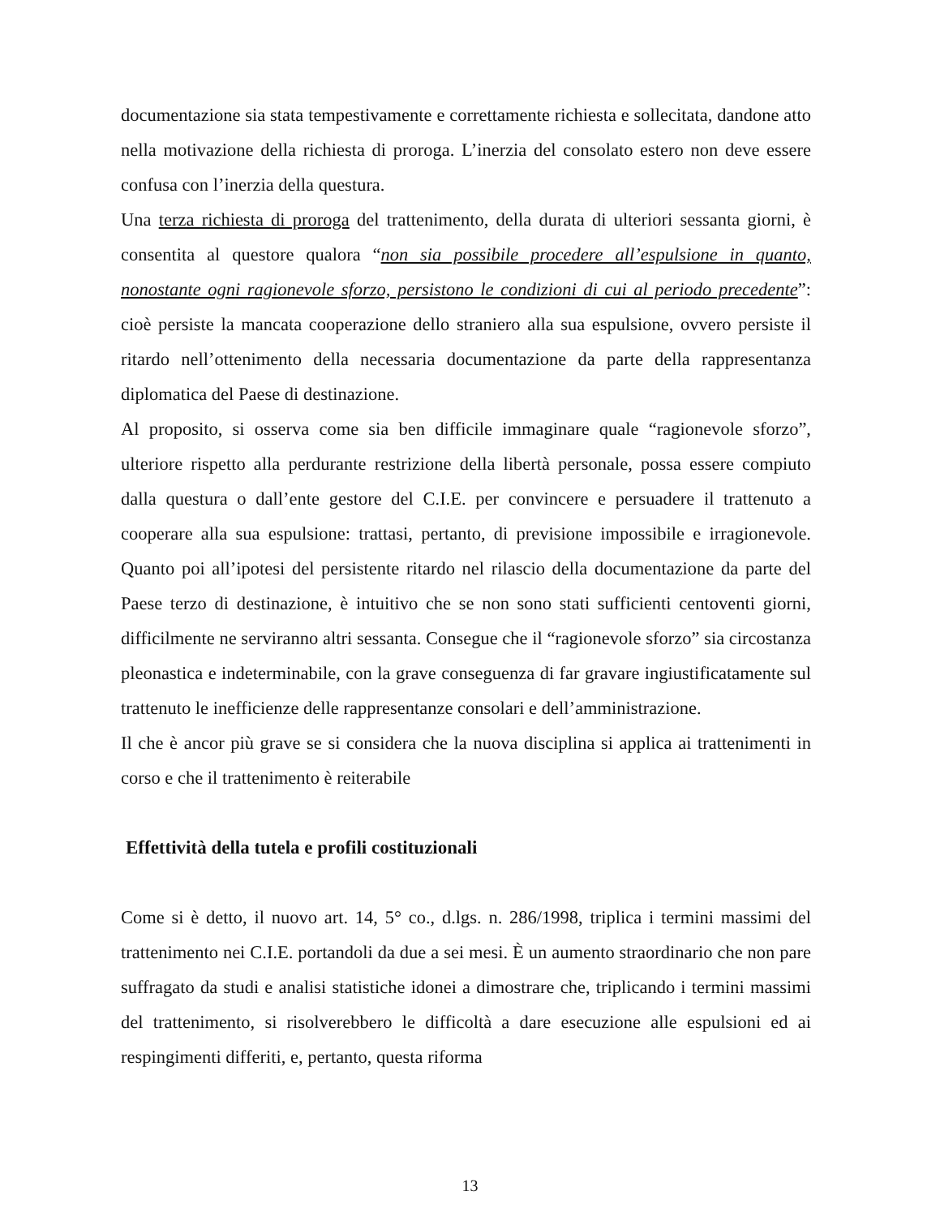documentazione sia stata tempestivamente e correttamente richiesta e sollecitata, dandone atto nella motivazione della richiesta di proroga. L’inerzia del consolato estero non deve essere confusa con l’inerzia della questura.
Una terza richiesta di proroga del trattenimento, della durata di ulteriori sessanta giorni, è consentita al questore qualora “non sia possibile procedere all’espulsione in quanto, nonostante ogni ragionevole sforzo, persistono le condizioni di cui al periodo precedente”: cioè persiste la mancata cooperazione dello straniero alla sua espulsione, ovvero persiste il ritardo nell’ottenimento della necessaria documentazione da parte della rappresentanza diplomatica del Paese di destinazione.
Al proposito, si osserva come sia ben difficile immaginare quale “ragionevole sforzo”, ulteriore rispetto alla perdurante restrizione della libertà personale, possa essere compiuto dalla questura o dall’ente gestore del C.I.E. per convincere e persuadere il trattenuto a cooperare alla sua espulsione: trattasi, pertanto, di previsione impossibile e irragionevole. Quanto poi all’ipotesi del persistente ritardo nel rilascio della documentazione da parte del Paese terzo di destinazione, è intuitivo che se non sono stati sufficienti centoventi giorni, difficilmente ne serviranno altri sessanta. Consegue che il “ragionevole sforzo” sia circostanza pleonastica e indeterminabile, con la grave conseguenza di far gravare ingiustificatamente sul trattenuto le inefficienze delle rappresentanze consolari e dell’amministrazione.
Il che è ancor più grave se si considera che la nuova disciplina si applica ai trattenimenti in corso e che il trattenimento è reiterabile
Effettività della tutela e profili costituzionali
Come si è detto, il nuovo art. 14, 5° co., d.lgs. n. 286/1998, triplica i termini massimi del trattenimento nei C.I.E. portandoli da due a sei mesi. È un aumento straordinario che non pare suffragato da studi e analisi statistiche idonei a dimostrare che, triplicando i termini massimi del trattenimento, si risolverebbero le difficoltà a dare esecuzione alle espulsioni ed ai respingimenti differiti, e, pertanto, questa riforma
13